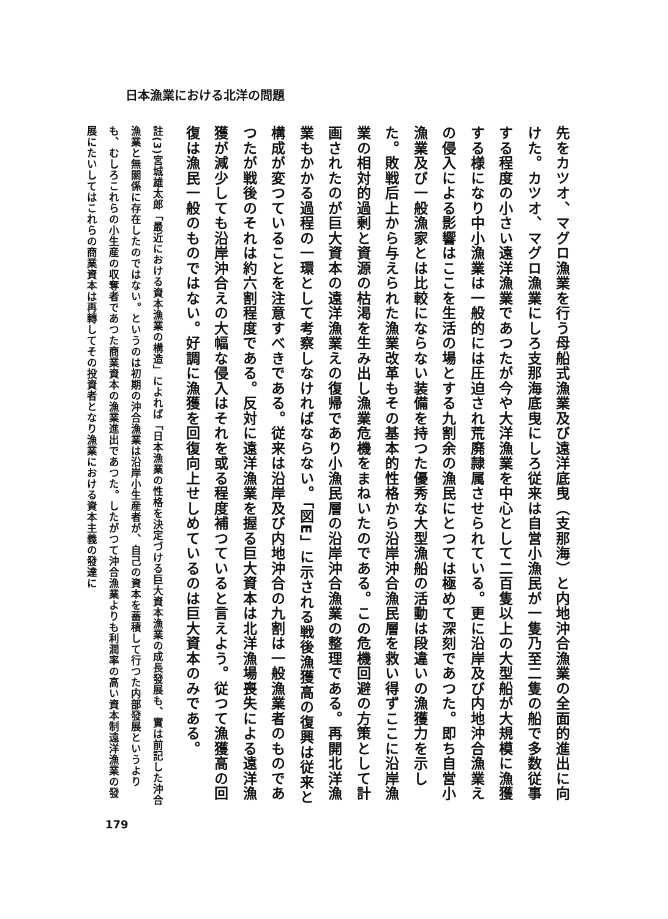日本漁業における北洋の問題
先をカツオ、マグロ漁業を行う母船式漁業及び遠洋底曳（支那海）と内地沖合漁業の全面的進出に向けた。カツオ、マグロ漁業にしろ支那海底曳にしろ従来は自営小漁民が一隻乃至二隻の船で多数従事する程度の小さい遠洋漁業であつたが今や大洋漁業を中心として二百隻以上の大型船が大規模に漁獲する様になり中小漁業は一般的には圧迫され荒廃隷属させられている。更に沿岸及び内地沖合漁業えの侵入による影響はここを生活の場とする九割余の漁民にとつては極めて深刻であつた。即ち自営小漁業及び一般漁家とは比較にならない装備を持つた優秀な大型漁船の活動は段違いの漁獲力を示した。敗戦后上から与えられた漁業改革もその基本的性格から沿岸沖合漁民層を救い得ずここに沿岸漁業の相対的過剰と資源の枯渇を生み出し漁業危機をまねいたのである。この危機回避の方策として計画されたのが巨大資本の遠洋漁業えの復帰であり小漁民層の沿岸沖合漁業の整理である。再開北洋漁業もかかる過程の一環として考察しなければならない。「図E」に示される戦後漁獲高の復興は従来と構成が変つていることを注意すべきである。従来は沿岸及び内地沖合の九割は一般漁業者のものであつたが戦後のそれは約六割程度である。反対に遠洋漁業を握る巨大資本は北洋漁場喪失による遠洋漁獲が減少しても沿岸沖合えの大幅な侵入はそれを或る程度補つていると言えよう。従つて漁獲高の回復は漁民一般のものではない。好調に漁獲を回復向上せしめているのは巨大資本のみである。
註(3)宮城雄太郎「最近における資本漁業の構造」によれば「日本漁業の性格を決定づける巨大資本漁業の成長發展も、實は前記した沖合漁業と無關係に存在したのではない。というのは初期の沖合漁業は沿岸小生産者が、自己の資本を蓄積して行つた内部發展というよりも、むしろこれらの小生産の収奪者であつた商業資本の漁業進出であつた。したがつて沖合漁業よりも利潤率の高い資本制遠洋漁業の發展にたいしてはこれらの商業資本は再轉してその投資者となり漁業における資本主義の發達に
179